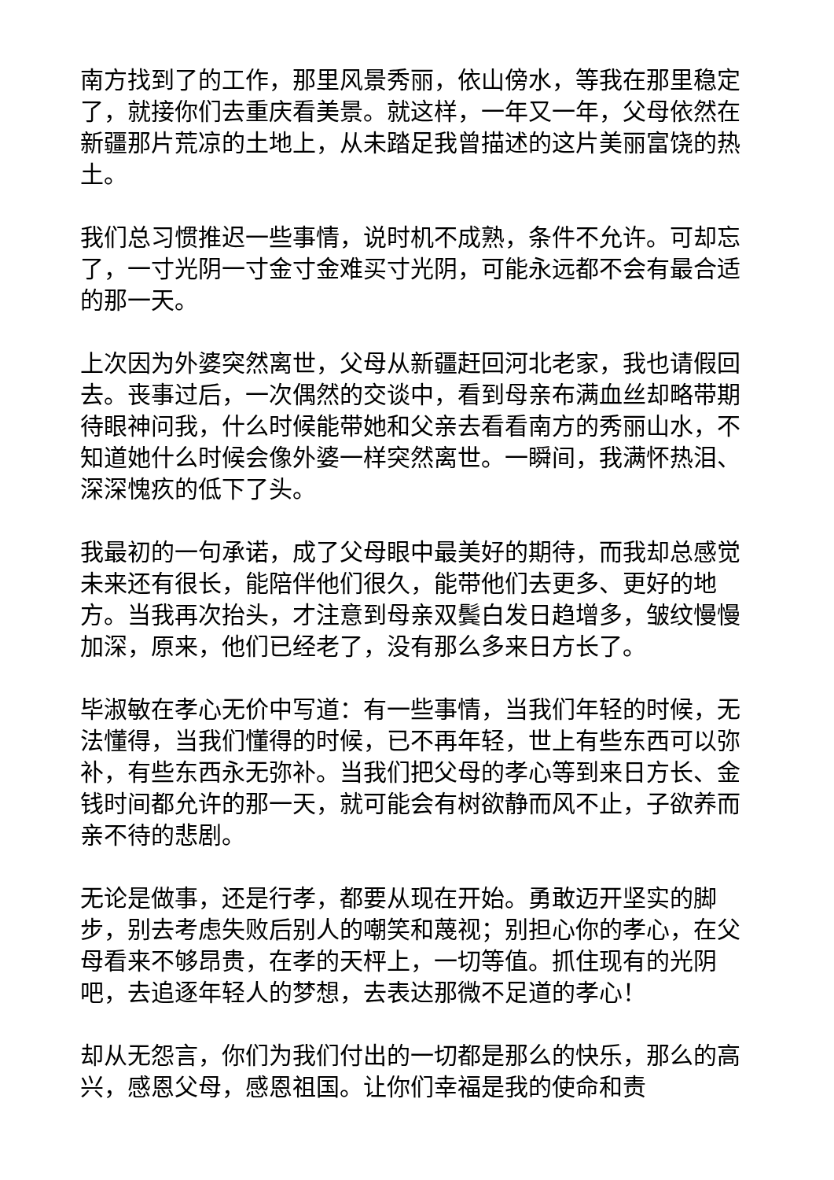南方找到了的工作，那里风景秀丽，依山傍水，等我在那里稳定了，就接你们去重庆看美景。就这样，一年又一年，父母依然在新疆那片荒凉的土地上，从未踏足我曾描述的这片美丽富饶的热土。
我们总习惯推迟一些事情，说时机不成熟，条件不允许。可却忘了，一寸光阴一寸金寸金难买寸光阴，可能永远都不会有最合适的那一天。
上次因为外婆突然离世，父母从新疆赶回河北老家，我也请假回去。丧事过后，一次偶然的交谈中，看到母亲布满血丝却略带期待眼神问我，什么时候能带她和父亲去看看南方的秀丽山水，不知道她什么时候会像外婆一样突然离世。一瞬间，我满怀热泪、深深愧疚的低下了头。
我最初的一句承诺，成了父母眼中最美好的期待，而我却总感觉未来还有很长，能陪伴他们很久，能带他们去更多、更好的地方。当我再次抬头，才注意到母亲双鬓白发日趋增多，皱纹慢慢加深，原来，他们已经老了，没有那么多来日方长了。
毕淑敏在孝心无价中写道：有一些事情，当我们年轻的时候，无法懂得，当我们懂得的时候，已不再年轻，世上有些东西可以弥补，有些东西永无弥补。当我们把父母的孝心等到来日方长、金钱时间都允许的那一天，就可能会有树欲静而风不止，子欲养而亲不待的悲剧。
无论是做事，还是行孝，都要从现在开始。勇敢迈开坚实的脚步，别去考虑失败后别人的嘲笑和蔑视；别担心你的孝心，在父母看来不够昂贵，在孝的天枰上，一切等值。抓住现有的光阴吧，去追逐年轻人的梦想，去表达那微不足道的孝心！
却从无怨言，你们为我们付出的一切都是那么的快乐，那么的高兴，感恩父母，感恩祖国。让你们幸福是我的使命和责